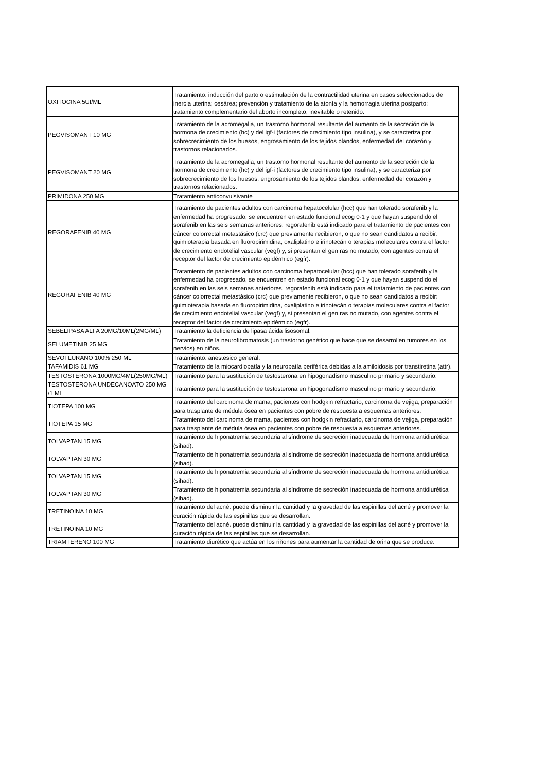| OXITOCINA 5UI/ML | Tratamiento: inducción del parto o estimulación de la contractilidad uterina en casos seleccionados de inercia uterina; cesárea; prevención y tratamiento de la atonía y la hemorragia uterina postparto; tratamiento complementario del aborto incompleto, inevitable o retenido. |
| PEGVISOMANT 10 MG | Tratamiento de la acromegalia, un trastorno hormonal resultante del aumento de la secreción de la hormona de crecimiento (hc) y del igf-i (factores de crecimiento tipo insulina), y se caracteriza por sobrecrecimiento de los huesos, engrosamiento de los tejidos blandos, enfermedad del corazón y trastornos relacionados. |
| PEGVISOMANT 20 MG | Tratamiento de la acromegalia, un trastorno hormonal resultante del aumento de la secreción de la hormona de crecimiento (hc) y del igf-i (factores de crecimiento tipo insulina), y se caracteriza por sobrecrecimiento de los huesos, engrosamiento de los tejidos blandos, enfermedad del corazón y trastornos relacionados. |
| PRIMIDONA 250 MG | Tratamiento anticonvulsivante |
| REGORAFENIB 40 MG | Tratamiento de pacientes adultos con carcinoma hepatocelular (hcc) que han tolerado sorafenib y la enfermedad ha progresado, se encuentren en estado funcional ecog 0-1 y que hayan suspendido el sorafenib en las seis semanas anteriores. regorafenib está indicado para el tratamiento de pacientes con cáncer colorrectal metastásico (crc) que previamente recibieron, o que no sean candidatos a recibir: quimioterapia basada en fluoropirimidina, oxaliplatino e irinotecán o terapias moleculares contra el factor de crecimiento endotelial vascular (vegf) y, si presentan el gen ras no mutado, con agentes contra el receptor del factor de crecimiento epidérmico (egfr). |
| REGORAFENIB 40 MG | Tratamiento de pacientes adultos con carcinoma hepatocelular (hcc) que han tolerado sorafenib y la enfermedad ha progresado, se encuentren en estado funcional ecog 0-1 y que hayan suspendido el sorafenib en las seis semanas anteriores. regorafenib está indicado para el tratamiento de pacientes con cáncer colorrectal metastásico (crc) que previamente recibieron, o que no sean candidatos a recibir: quimioterapia basada en fluoropirimidina, oxaliplatino e irinotecán o terapias moleculares contra el factor de crecimiento endotelial vascular (vegf) y, si presentan el gen ras no mutado, con agentes contra el receptor del factor de crecimiento epidérmico (egfr). |
| SEBELIPASA ALFA 20MG/10ML(2MG/ML) | Tratamiento la deficiencia de lipasa ácida lisosomal. |
| SELUMETINIB 25 MG | Tratamiento de la neurofibromatosis (un trastorno genético que hace que se desarrollen tumores en los nervios) en niños. |
| SEVOFLURANO 100% 250 ML | Tratamiento: anestesico general. |
| TAFAMIDIS 61 MG | Tratamiento de la miocardiopatía y la neuropatía periférica debidas a la amiloidosis por transtiretina (attr). |
| TESTOSTERONA 1000MG/4ML(250MG/ML) | Tratamiento para la sustitución de testosterona en hipogonadismo masculino primario y secundario. |
| TESTOSTERONA UNDECANOATO 250 MG /1 ML | Tratamiento para la sustitución de testosterona en hipogonadismo masculino primario y secundario. |
| TIOTEPA 100 MG | Tratamiento del carcinoma de mama, pacientes con hodgkin refractario, carcinoma de vejiga, preparación para trasplante de médula ósea en pacientes con pobre de respuesta a esquemas anteriores. |
| TIOTEPA 15 MG | Tratamiento del carcinoma de mama, pacientes con hodgkin refractario, carcinoma de vejiga, preparación para trasplante de médula ósea en pacientes con pobre de respuesta a esquemas anteriores. |
| TOLVAPTAN 15 MG | Tratamiento de hiponatremia secundaria al síndrome de secreción inadecuada de hormona antidiurética (sihad). |
| TOLVAPTAN 30 MG | Tratamiento de hiponatremia secundaria al síndrome de secreción inadecuada de hormona antidiurética (sihad). |
| TOLVAPTAN 15 MG | Tratamiento de hiponatremia secundaria al síndrome de secreción inadecuada de hormona antidiurética (sihad). |
| TOLVAPTAN 30 MG | Tratamiento de hiponatremia secundaria al síndrome de secreción inadecuada de hormona antidiurética (sihad). |
| TRETINOINA 10 MG | Tratamiento del acné. puede disminuir la cantidad y la gravedad de las espinillas del acné y promover la curación rápida de las espinillas que se desarrollan. |
| TRETINOINA 10 MG | Tratamiento del acné. puede disminuir la cantidad y la gravedad de las espinillas del acné y promover la curación rápida de las espinillas que se desarrollan. |
| TRIAMTERENO 100 MG | Tratamiento diurético que actúa en los riñones para aumentar la cantidad de orina que se produce. |